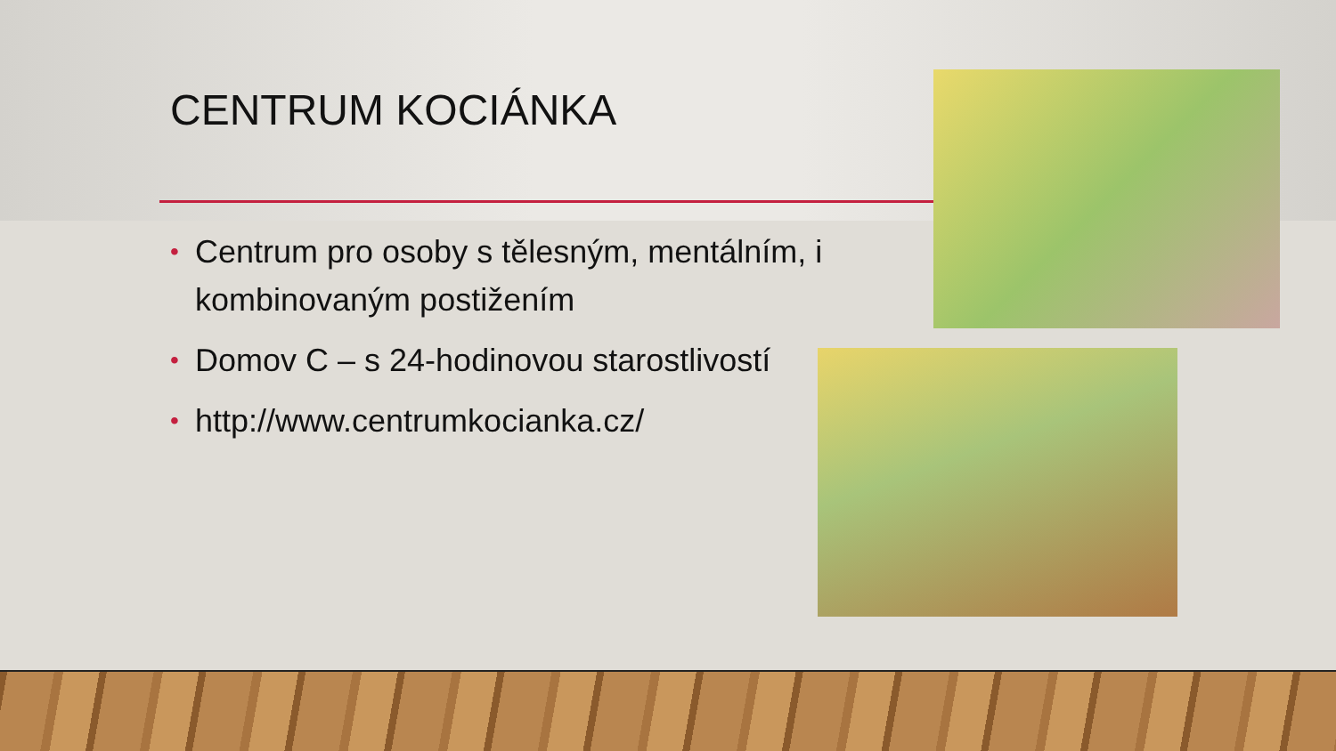CENTRUM KOCIÁNKA
• Centrum pro osoby s tělesným, mentálním, i kombinovaným postižením
• Domov C – s 24-hodinovou starostlivostí
• http://www.centrumkocianka.cz/